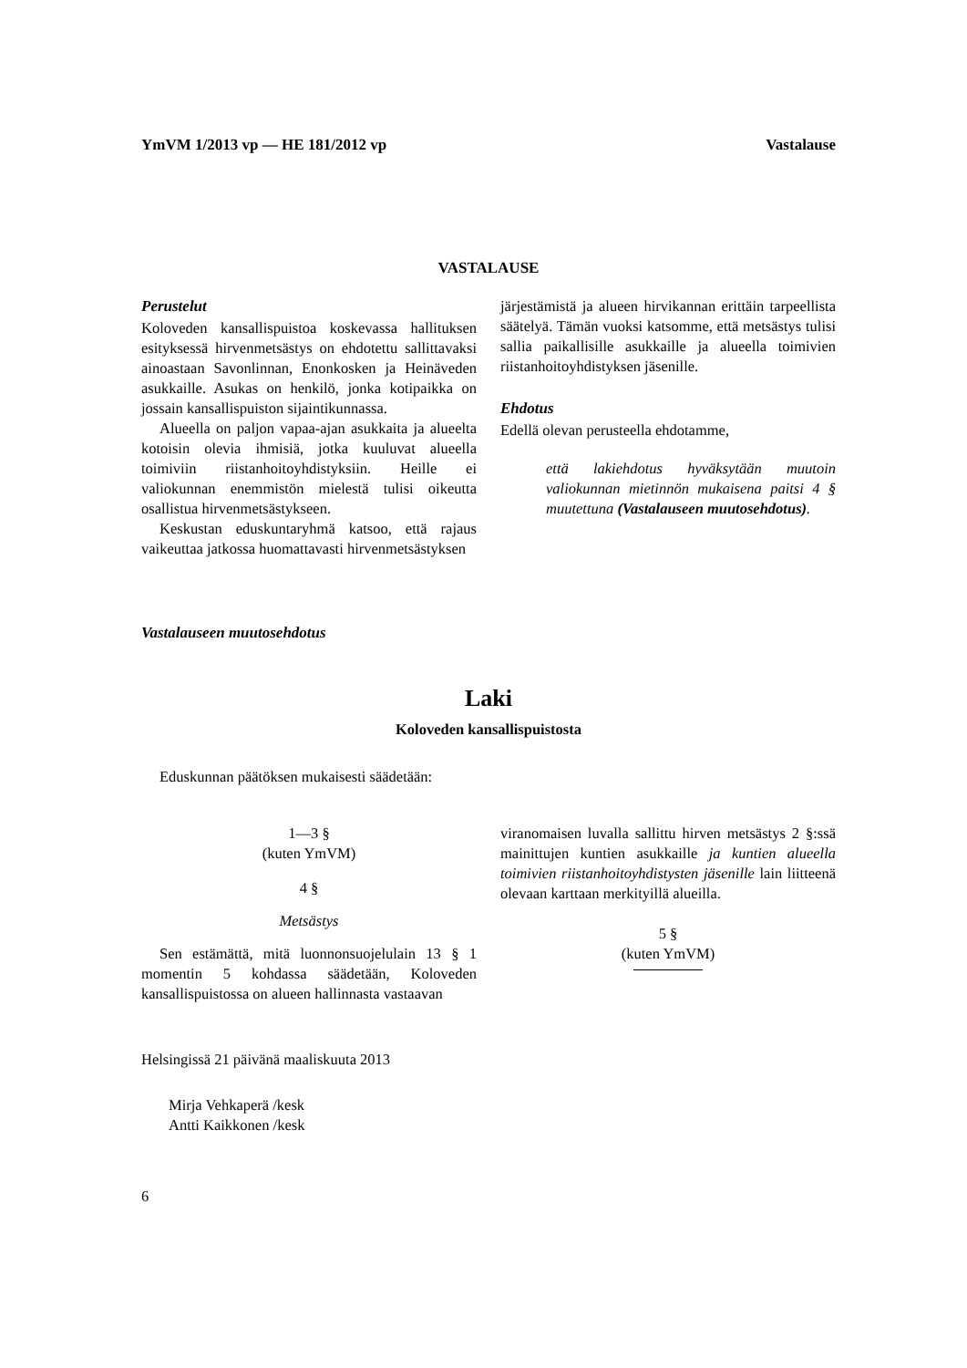YmVM 1/2013 vp — HE 181/2012 vp Vastalause
VASTALAUSE
Perustelut
Koloveden kansallispuistoa koskevassa hallituksen esityksessä hirvenmetsästys on ehdotettu sallittavaksi ainoastaan Savonlinnan, Enonkosken ja Heinäveden asukkaille. Asukas on henkilö, jonka kotipaikka on jossain kansallispuiston sijaintikunnassa.
Alueella on paljon vapaa-ajan asukkaita ja alueelta kotoisin olevia ihmisiä, jotka kuuluvat alueella toimiviin riistanhoitoyhdistyksiin. Heille ei valiokunnan enemmistön mielestä tulisi oikeutta osallistua hirvenmetsästykseen.
Keskustan eduskuntaryhmä katsoo, että rajaus vaikeuttaa jatkossa huomattavasti hirvenmetsästyksen
järjestämistä ja alueen hirvikannan erittäin tarpeellista säätelyä. Tämän vuoksi katsomme, että metsästys tulisi sallia paikallisille asukkaille ja alueella toimivien riistanhoitoyhdistyksen jäsenille.
Ehdotus
Edellä olevan perusteella ehdotamme,
että lakiehdotus hyväksytään muutoin valiokunnan mietinnön mukaisena paitsi 4 § muutettuna (Vastalauseen muutosehdotus).
Vastalauseen muutosehdotus
Laki
Koloveden kansallispuistosta
Eduskunnan päätöksen mukaisesti säädetään:
1—3 §
(kuten YmVM)
4 §
Metsästys
Sen estämättä, mitä luonnonsuojelulain 13 § 1 momentin 5 kohdassa säädetään, Koloveden kansallispuistossa on alueen hallinnasta vastaavan
viranomaisen luvalla sallittu hirven metsästys 2 §:ssä mainittujen kuntien asukkaille ja kuntien alueella toimivien riistanhoitoyhdistysten jäsenille lain liitteenä olevaan karttaan merkityillä alueilla.
5 §
(kuten YmVM)
Helsingissä 21 päivänä maaliskuuta 2013
Mirja Vehkaperä /kesk
Antti Kaikkonen /kesk
6